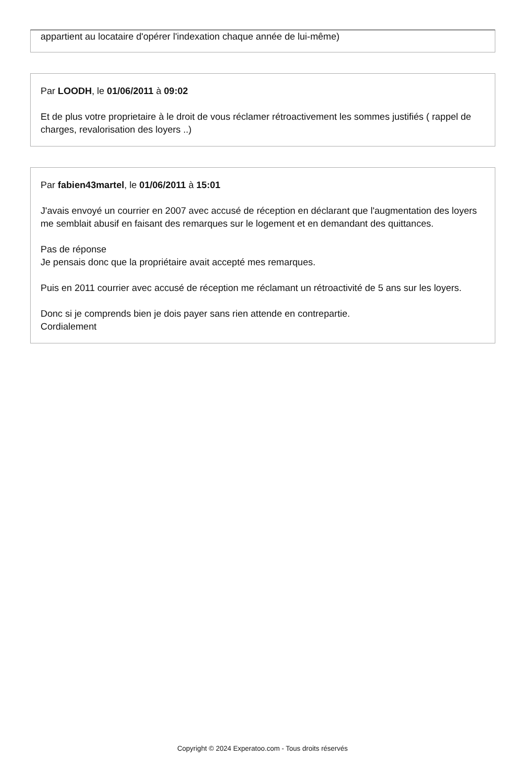appartient au locataire d'opérer l'indexation chaque année de lui-même)
Par LOODH, le 01/06/2011 à 09:02
Et de plus votre proprietaire à le droit de vous réclamer rétroactivement les sommes justifiés ( rappel de charges, revalorisation des loyers ..)
Par fabien43martel, le 01/06/2011 à 15:01
J'avais envoyé un courrier en 2007 avec accusé de réception en déclarant que l'augmentation des loyers me semblait abusif en faisant des remarques sur le logement et en demandant des quittances.
Pas de réponse
Je pensais donc que la propriétaire avait accepté mes remarques.
Puis en 2011 courrier avec accusé de réception me réclamant un rétroactivité de 5 ans sur les loyers.
Donc si je comprends bien je dois payer sans rien attende en contrepartie.
Cordialement
Copyright © 2024 Experatoo.com - Tous droits réservés